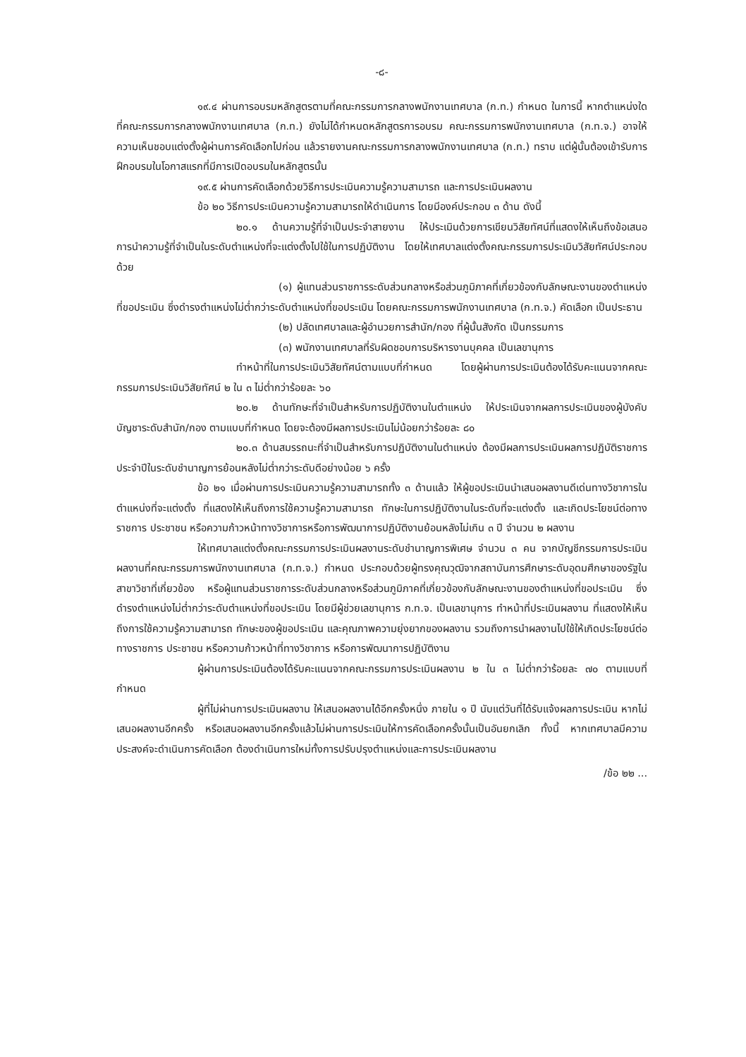-๘-
๑๙.๔ ผ่านการอบรมหลักสูตรตามที่คณะกรรมการกลางพนักงานเทศบาล (ก.ท.) กำหนด ในการนี้ หากตำแหน่งใดที่คณะกรรมการกลางพนักงานเทศบาล (ก.ท.) ยังไม่ได้กำหนดหลักสูตรการอบรม คณะกรรมการพนักงานเทศบาล (ก.ท.จ.) อาจให้ความเห็นชอบแต่งตั้งผู้ผ่านการคัดเลือกไปก่อน แล้วรายงานคณะกรรมการกลางพนักงานเทศบาล (ก.ท.) ทราบ แต่ผู้นั้นต้องเข้ารับการฝึกอบรมในโอกาสแรกที่มีการเปิดอบรมในหลักสูตรนั้น
๑๙.๕ ผ่านการคัดเลือกด้วยวิธีการประเมินความรู้ความสามารถ และการประเมินผลงาน
ข้อ ๒๐ วิธีการประเมินความรู้ความสามารถให้ดำเนินการ โดยมีองค์ประกอบ ๓ ด้าน ดังนี้
๒๐.๑ ด้านความรู้ที่จำเป็นประจำสายงาน ให้ประเมินด้วยการเขียนวิสัยทัศน์ที่แสดงให้เห็นถึงข้อเสนอการนำความรู้ที่จำเป็นในระดับตำแหน่งที่จะแต่งตั้งไปใช้ในการปฏิบัติงาน โดยให้เทศบาลแต่งตั้งคณะกรรมการประเมินวิสัยทัศน์ประกอบด้วย
(๑) ผู้แทนส่วนราชการระดับส่วนกลางหรือส่วนภูมิภาคที่เกี่ยวข้องกับลักษณะงานของตำแหน่งที่ขอประเมิน ซึ่งดำรงตำแหน่งไม่ต่ำกว่าระดับตำแหน่งที่ขอประเมิน โดยคณะกรรมการพนักงานเทศบาล (ก.ท.จ.) คัดเลือก เป็นประธาน
(๒) ปลัดเทศบาลและผู้อำนวยการสำนัก/กอง ที่ผู้นั้นสังกัด เป็นกรรมการ
(๓) พนักงานเทศบาลที่รับผิดชอบการบริหารงานบุคคล เป็นเลขานุการ
ทำหน้าที่ในการประเมินวิสัยทัศน์ตามแบบที่กำหนด โดยผู้ผ่านการประเมินต้องได้รับคะแนนจากคณะกรรมการประเมินวิสัยทัศน์ ๒ ใน ๓ ไม่ต่ำกว่าร้อยละ ๖๐
๒๐.๒ ด้านทักษะที่จำเป็นสำหรับการปฏิบัติงานในตำแหน่ง ให้ประเมินจากผลการประเมินของผู้บังคับบัญชาระดับสำนัก/กอง ตามแบบที่กำหนด โดยจะต้องมีผลการประเมินไม่น้อยกว่าร้อยละ ๘๐
๒๐.๓ ด้านสมรรถนะที่จำเป็นสำหรับการปฏิบัติงานในตำแหน่ง ต้องมีผลการประเมินผลการปฏิบัติราชการประจำปีในระดับชำนาญการย้อนหลังไม่ต่ำกว่าระดับดีอย่างน้อย ๖ ครั้ง
ข้อ ๒๑ เมื่อผ่านการประเมินความรู้ความสามารถทั้ง ๓ ด้านแล้ว ให้ผู้ขอประเมินนำเสนอผลงานดีเด่นทางวิชาการในตำแหน่งที่จะแต่งตั้ง ที่แสดงให้เห็นถึงการใช้ความรู้ความสามารถ ทักษะในการปฏิบัติงานในระดับที่จะแต่งตั้ง และเกิดประโยชน์ต่อทางราชการ ประชาชน หรือความก้าวหน้าทางวิชาการหรือการพัฒนาการปฏิบัติงานย้อนหลังไม่เกิน ๓ ปี จำนวน ๒ ผลงาน
ให้เทศบาลแต่งตั้งคณะกรรมการประเมินผลงานระดับชำนาญการพิเศษ จำนวน ๓ คน จากบัญชีกรรมการประเมินผลงานที่คณะกรรมการพนักงานเทศบาล (ก.ท.จ.) กำหนด ประกอบด้วยผู้ทรงคุณวุฒิจากสถาบันการศึกษาระดับอุดมศึกษาของรัฐในสาขาวิชาที่เกี่ยวข้อง หรือผู้แทนส่วนราชการระดับส่วนกลางหรือส่วนภูมิภาคที่เกี่ยวข้องกับลักษณะงานของตำแหน่งที่ขอประเมิน ซึ่งดำรงตำแหน่งไม่ต่ำกว่าระดับตำแหน่งที่ขอประเมิน โดยมีผู้ช่วยเลขานุการ ก.ท.จ. เป็นเลขานุการ ทำหน้าที่ประเมินผลงาน ที่แสดงให้เห็นถึงการใช้ความรู้ความสามารถ ทักษะของผู้ขอประเมิน และคุณภาพความยุ่งยากของผลงาน รวมถึงการนำผลงานไปใช้ให้เกิดประโยชน์ต่อทางราชการ ประชาชน หรือความก้าวหน้าที่ทางวิชาการ หรือการพัฒนาการปฏิบัติงาน
ผู้ผ่านการประเมินต้องได้รับคะแนนจากคณะกรรมการประเมินผลงาน ๒ ใน ๓ ไม่ต่ำกว่าร้อยละ ๗๐ ตามแบบที่กำหนด
ผู้ที่ไม่ผ่านการประเมินผลงาน ให้เสนอผลงานได้อีกครั้งหนึ่ง ภายใน ๑ ปี นับแต่วันที่ได้รับแจ้งผลการประเมิน หากไม่เสนอผลงานอีกครั้ง หรือเสนอผลงานอีกครั้งแล้วไม่ผ่านการประเมินให้การคัดเลือกครั้งนั้นเป็นอันยกเลิก ทั้งนี้ หากเทศบาลมีความประสงค์จะดำเนินการคัดเลือก ต้องดำเนินการใหม่ทั้งการปรับปรุงตำแหน่งและการประเมินผลงาน
/ข้อ ๒๒ ...